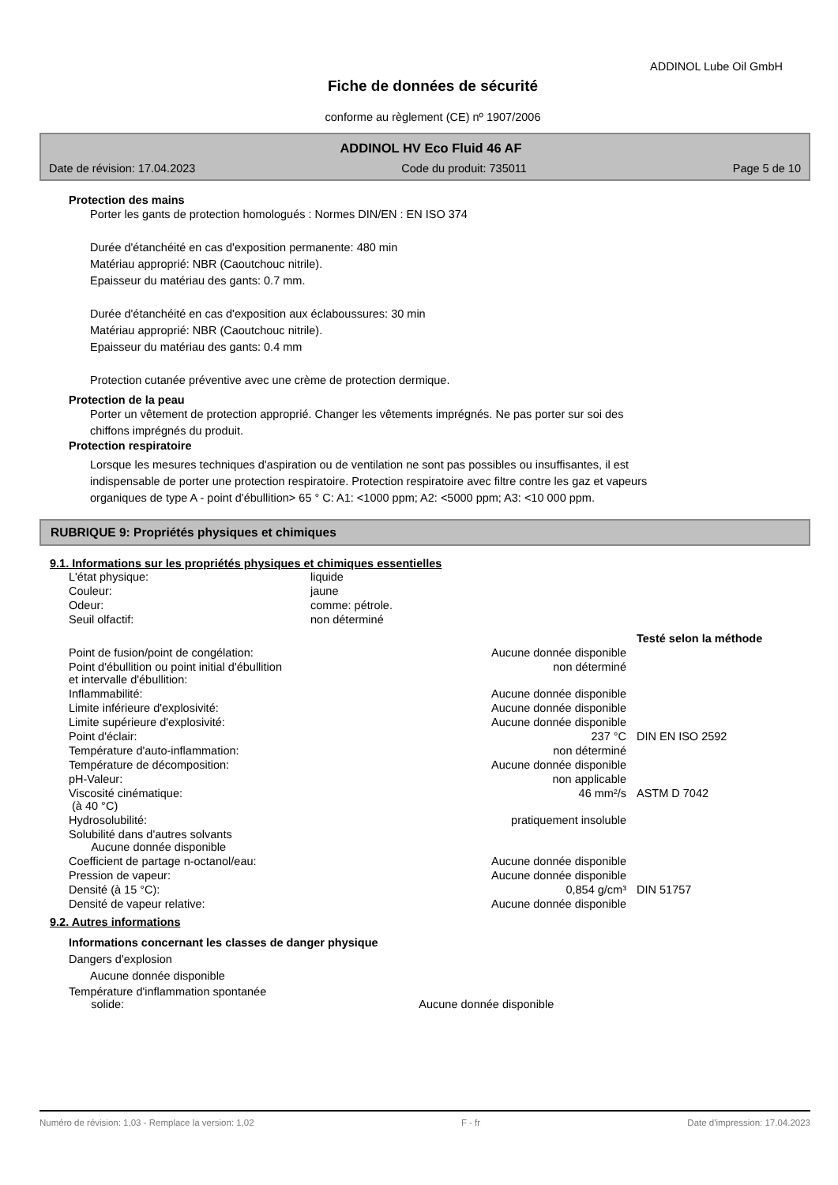ADDINOL Lube Oil GmbH
Fiche de données de sécurité
conforme au règlement (CE) nº 1907/2006
ADDINOL HV Eco Fluid 46 AF
Date de révision: 17.04.2023 Code du produit: 735011 Page 5 de 10
Protection des mains
Porter les gants de protection homologués : Normes DIN/EN : EN ISO 374
Durée d'étanchéité en cas d'exposition permanente: 480 min
Matériau approprié: NBR (Caoutchouc nitrile).
Epaisseur du matériau des gants: 0.7 mm.
Durée d'étanchéité en cas d'exposition aux éclaboussures: 30 min
Matériau approprié: NBR (Caoutchouc nitrile).
Epaisseur du matériau des gants: 0.4 mm
Protection cutanée préventive avec une crème de protection dermique.
Protection de la peau
Porter un vêtement de protection approprié. Changer les vêtements imprégnés. Ne pas porter sur soi des
chiffons imprégnés du produit.
Protection respiratoire
Lorsque les mesures techniques d'aspiration ou de ventilation ne sont pas possibles ou insuffisantes, il est
indispensable de porter une protection respiratoire. Protection respiratoire avec filtre contre les gaz et vapeurs
organiques de type A - point d'ébullition> 65 ° C: A1: <1000 ppm; A2: <5000 ppm; A3: <10 000 ppm.
RUBRIQUE 9: Propriétés physiques et chimiques
9.1. Informations sur les propriétés physiques et chimiques essentielles
| L'état physique: | liquide |
| Couleur: | jaune |
| Odeur: | comme: pétrole. |
| Seuil olfactif: | non déterminé |
| | | Testé selon la méthode |
| Point de fusion/point de congélation: | Aucune donnée disponible | |
| Point d'ébullition ou point initial d'ébullition et intervalle d'ébullition: | non déterminé | |
| Inflammabilité: | Aucune donnée disponible | |
| Limite inférieure d'explosivité: | Aucune donnée disponible | |
| Limite supérieure d'explosivité: | Aucune donnée disponible | |
| Point d'éclair: | 237 °C | DIN EN ISO 2592 |
| Température d'auto-inflammation: | non déterminé | |
| Température de décomposition: | Aucune donnée disponible | |
| pH-Valeur: | non applicable | |
| Viscosité cinématique: (à 40 °C) | 46 mm²/s | ASTM D 7042 |
| Hydrosolubilité: | pratiquement insoluble | |
| Solubilité dans d'autres solvants Aucune donnée disponible | | |
| Coefficient de partage n-octanol/eau: | Aucune donnée disponible | |
| Pression de vapeur: | Aucune donnée disponible | |
| Densité (à 15 °C): | 0,854 g/cm³ | DIN 51757 |
| Densité de vapeur relative: | Aucune donnée disponible | |
9.2. Autres informations
Informations concernant les classes de danger physique
Dangers d'explosion
Aucune donnée disponible
| Température d'inflammation spontanée solide: | Aucune donnée disponible |
Numéro de révision: 1,03 - Remplace la version: 1,02 F - fr Date d'impression: 17.04.2023